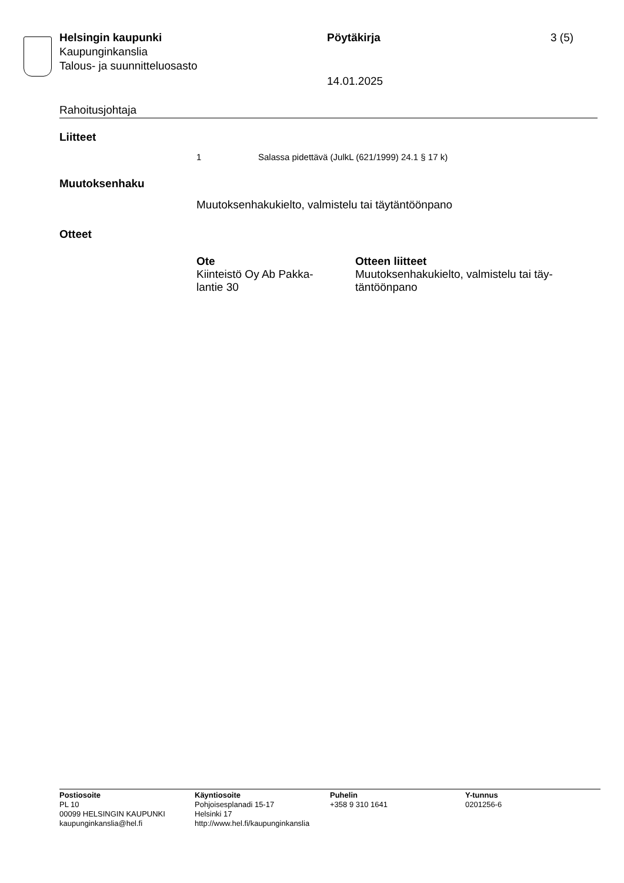Helsingin kaupunki
Kaupunginkanslia
Talous- ja suunnitteluosasto
Pöytäkirja
14.01.2025
3 (5)
Rahoitusjohtaja
Liitteet
1 Salassa pidettävä (JulkL (621/1999) 24.1 § 17 k)
Muutoksenhaku
Muutoksenhakukielto, valmistelu tai täytäntöönpano
Otteet
| Ote | Otteen liitteet |
| --- | --- |
| Kiinteistö Oy Ab Pakka- lantie 30 | Muutoksenhakukielto, valmistelu tai täy- täntöönpano |
Postiosoite
PL 10
00099 HELSINGIN KAUPUNKI
kaupunginkanslia@hel.fi
Käyntiosoite
Pohjoisesplanadi 15-17
Helsinki 17
http://www.hel.fi/kaupunginkanslia
Puhelin
+358 9 310 1641
Y-tunnus
0201256-6